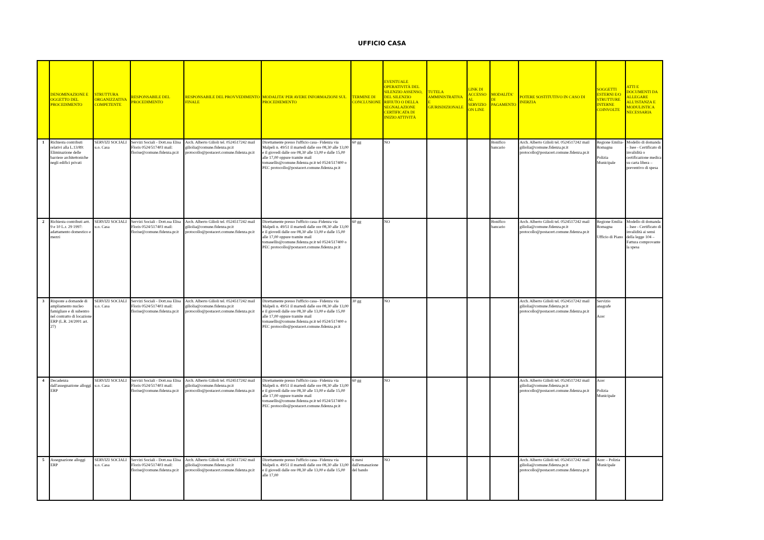UFFICIO CASA
| | DENOMINAZIONE E OGGETTO DEL PROCEDIMENTO | STRUTTURA ORGANIZZATIVA COMPETENTE | RESPONSABILE DEL PROCEDIMENTO | RESPONSABILE DEL PROVVEDIMENTO FINALE | MODALITA' PER AVERE INFORMAZIONI SUL PROCEDIEMENTO | TERMINE DI CONCLUSIONE | EVENTUALE OPERATIVITÀ DEL SILENZIO ASSENSO, DEL SILENZIO RIFIUTO O DELLA SEGNALAZIONE CERTIFICATA DI INIZIO ATTIVITÀ | TUTELA AMMINISTRATIVA E GIURISDIZIONALE | LINK DI ACCESSO AL SERVIZIO ON LINE | MODALITA' DI PAGAMENTO | POTERE SOSTITUTIVO IN CASO DI INERZIA | SOGGETTI ESTERNI E/O STRUTTURE INTERNE COINVOLTE | ATTI E DOCUMENTI DA ALLEGARE ALL'ISTANZA E MODULISTICA NECESSARIA |
| --- | --- | --- | --- | --- | --- | --- | --- | --- | --- | --- | --- | --- | --- |
| 1 | Richiesta contributi relativi alla L.13/89: Eliminazione delle barriere architettoniche negli edifici privati | SERVIZI SOCIALI u.o. Casa | Servizi Sociali - Dott.ssa Elisa Floris 0524/517403 mail: florise@comune.fidenza.pr.it | Arch. Alberto Gilioli tel. 0524517242 mail giliolia@comune.fidenza.pr.it protocollo@postacert.comune.fidenza.pr.it | Direttamente presso l'ufficio casa– Fidenza via Malpeli n. 49/51 il martedì dalle ore 08,30 alle 13,00 e il giovedì dalle ore 08,30 alle 13,00 e dalle 15,00 alle 17,00 oppure tramite mail tomasellis@comune.fidenza.pr.it tel 0524/517400 o PEC protocollo@postacert.comune.fidenza.pr.it | 60 gg | NO | | | Bonifico bancario | Arch. Alberto Gilioli tel. 0524517242 mail giliolia@comune.fidenza.pr.it protocollo@postacert.comune.fidenza.pr.it | Regione Emilia- Romagna Polizia Municipale | Modello di domanda – Isee - Certificato di invalidità o certificazione medica su carta libera – preventivo di spesa |
| 2 | Richiesta contributi artt. 9 e 10 L.r. 29 1997: adattamento domestico e mezzi | SERVIZI SOCIALI u.o. Casa | Servizi Sociali - Dott.ssa Elisa Floris 0524/517403 mail: florise@comune.fidenza.pr.it | Arch. Alberto Gilioli tel. 0524517242 mail giliolia@comune.fidenza.pr.it protocollo@postacert.comune.fidenza.pr.it | Direttamente presso l'ufficio casa–Fidenza via Malpeli n. 49/51 il martedì dalle ore 08,30 alle 13,00 e il giovedì dalle ore 08,30 alle 13,00 e dalle 15,00 alle 17,00 oppure tramite mail tomasellis@comune.fidenza.pr.it tel 0524/517400 o PEC protocollo@postacert.comune.fidenza.pr.it | 60 gg | NO | | | Bonifico bancario | Arch. Alberto Gilioli tel. 0524517242 mail giliolia@comune.fidenza.pr.it protocollo@postacert.comune.fidenza.pr.it | Regione Emilia Romagna Ufficio di Piano | Modello di domanda – Isee - Certificato di invalidità ai sensi della legge 104 – Fattura comprovante la spesa |
| 3 | Risposte a domande di ampliamento nucleo famigliare e di subentro nel contratto di locazione ERP (L.R. 24/2001 art. 27) | SERVIZI SOCIALI u.o. Casa | Servizi Sociali - Dott.ssa Elisa Floris 0524/517403 mail: florise@comune.fidenza.pr.it | Arch. Alberto Gilioli tel. 0524517242 mail giliolia@comune.fidenza.pr.it protocollo@postacert.comune.fidenza.pr.it | Direttamente presso l'ufficio casa– Fidenza via Malpeli n. 49/51 il martedì dalle ore 08,30 alle 13,00 e il giovedì dalle ore 08,30 alle 13,00 e dalle 15,00 alle 17,00 oppure tramite mail tomasellis@comune.fidenza.pr.it tel 0524/517400 o PEC protocollo@postacert.comune.fidenza.pr.it | 30 gg | NO | | | | Arch. Alberto Gilioli tel. 0524517242 mail giliolia@comune.fidenza.pr.it protocollo@postacert.comune.fidenza.pr.it | Servizio anagrafe Acer | |
| 4 | Decadenza dall'assegnazione alloggi ERP | SERVIZI SOCIALI u.o. Casa | Servizi Sociali - Dott.ssa Elisa Floris 0524/517403 mail: florise@comune.fidenza.pr.it | Arch. Alberto Gilioli tel. 0524517242 mail giliolia@comune.fidenza.pr.it protocollo@postacert.comune.fidenza.pr.it | Direttamente presso l'ufficio casa– Fidenza via Malpeli n. 49/51 il martedì dalle ore 08,30 alle 13,00 e il giovedì dalle ore 08,30 alle 13,00 e dalle 15,00 alle 17,00 oppure tramite mail tomasellis@comune.fidenza.pr.it tel 0524/517400 o PEC protocollo@postacert.comune.fidenza.pr.it | 60 gg | NO | | | | Arch. Alberto Gilioli tel. 0524517242 mail giliolia@comune.fidenza.pr.it protocollo@postacert.comune.fidenza.pr.it | Acer Polizia Municipale | |
| 5 | Assegnazione alloggi ERP | SERVIZI SOCIALI u.o. Casa | Servizi Sociali - Dott.ssa Elisa Floris 0524/517403 mail: florise@comune.fidenza.pr.it | Arch. Alberto Gilioli tel. 0524517242 mail giliolia@comune.fidenza.pr.it protocollo@postacert.comune.fidenza.pr.it | Direttamente presso l'ufficio casa– Fidenza via Malpeli n. 49/51 il martedì dalle ore 08,30 alle 13,00 e il giovedì dalle ore 08,30 alle 13,00 e dalle 15,00 alle 17,00 | 6 mesi dall'emanazione del bando | NO | | | | Arch. Alberto Gilioli tel. 0524517242 mail giliolia@comune.fidenza.pr.it protocollo@postacert.comune.fidenza.pr.it | Acer – Polizia Municipale | |